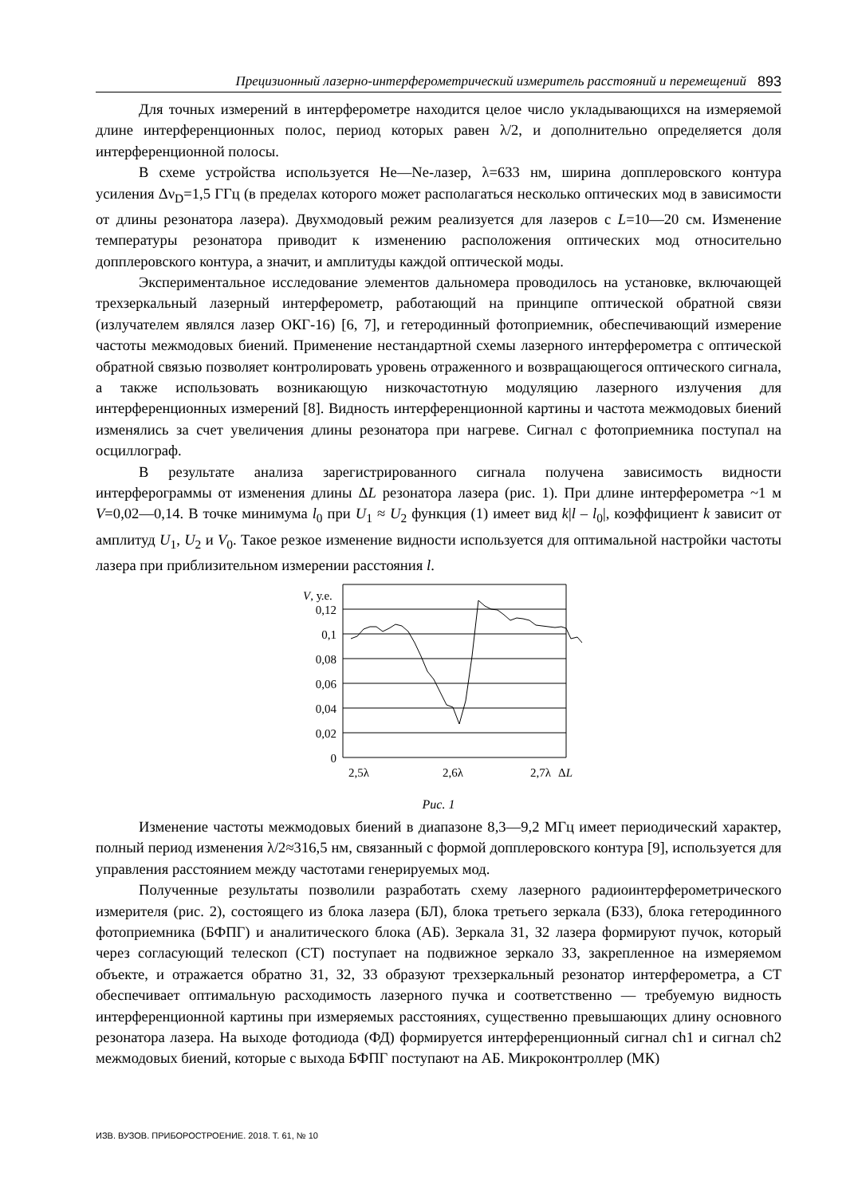Прецизионный лазерно-интерферометрический измеритель расстояний и перемещений 893
Для точных измерений в интерферометре находится целое число укладывающихся на измеряемой длине интерференционных полос, период которых равен λ/2, и дополнительно определяется доля интерференционной полосы.
В схеме устройства используется He—Ne-лазер, λ=633 нм, ширина допплеровского контура усиления Δν<sub>D</sub>=1,5 ГГц (в пределах которого может располагаться несколько оптических мод в зависимости от длины резонатора лазера). Двухмодовый режим реализуется для лазеров с L=10—20 см. Изменение температуры резонатора приводит к изменению расположения оптических мод относительно допплеровского контура, а значит, и амплитуды каждой оптической моды.
Экспериментальное исследование элементов дальномера проводилось на установке, включающей трехзеркальный лазерный интерферометр, работающий на принципе оптической обратной связи (излучателем являлся лазер ОКГ-16) [6, 7], и гетеродинный фотоприемник, обеспечивающий измерение частоты межмодовых биений. Применение нестандартной схемы лазерного интерферометра с оптической обратной связью позволяет контролировать уровень отраженного и возвращающегося оптического сигнала, а также использовать возникающую низкочастотную модуляцию лазерного излучения для интерференционных измерений [8]. Видность интерференционной картины и частота межмодовых биений изменялись за счет увеличения длины резонатора при нагреве. Сигнал с фотоприемника поступал на осциллограф.
В результате анализа зарегистрированного сигнала получена зависимость видности интерферограммы от изменения длины ΔL резонатора лазера (рис. 1). При длине интерферометра ~1 м V=0,02—0,14. В точке минимума l<sub>0</sub> при U<sub>1</sub> ≈ U<sub>2</sub> функция (1) имеет вид k|l – l<sub>0</sub>|, коэффициент k зависит от амплитуд U<sub>1</sub>, U<sub>2</sub> и V<sub>0</sub>. Такое резкое изменение видности используется для оптимальной настройки частоты лазера при приблизительном измерении расстояния l.
V, у.е.
0,12
0,1
0,08
0,06
0,04
0,02
0
2,5λ
2,6λ
2,7λ
ΔL
Рис. 1
Изменение частоты межмодовых биений в диапазоне 8,3—9,2 МГц имеет периодический характер, полный период изменения λ/2≈316,5 нм, связанный с формой допплеровского контура [9], используется для управления расстоянием между частотами генерируемых мод.
Полученные результаты позволили разработать схему лазерного радиоинтерферометрического измерителя (рис. 2), состоящего из блока лазера (БЛ), блока третьего зеркала (БЗ3), блока гетеродинного фотоприемника (БФПГ) и аналитического блока (АБ). Зеркала З1, З2 лазера формируют пучок, который через согласующий телескоп (СТ) поступает на подвижное зеркало З3, закрепленное на измеряемом объекте, и отражается обратно З1, З2, З3 образуют трехзеркальный резонатор интерферометра, а СТ обеспечивает оптимальную расходимость лазерного пучка и соответственно — требуемую видность интерференционной картины при измеряемых расстояниях, существенно превышающих длину основного резонатора лазера. На выходе фотодиода (ФД) формируется интерференционный сигнал ch1 и сигнал ch2 межмодовых биений, которые с выхода БФПГ поступают на АБ. Микроконтроллер (МК)
ИЗВ. ВУЗОВ. ПРИБОРОСТРОЕНИЕ. 2018. Т. 61, № 10